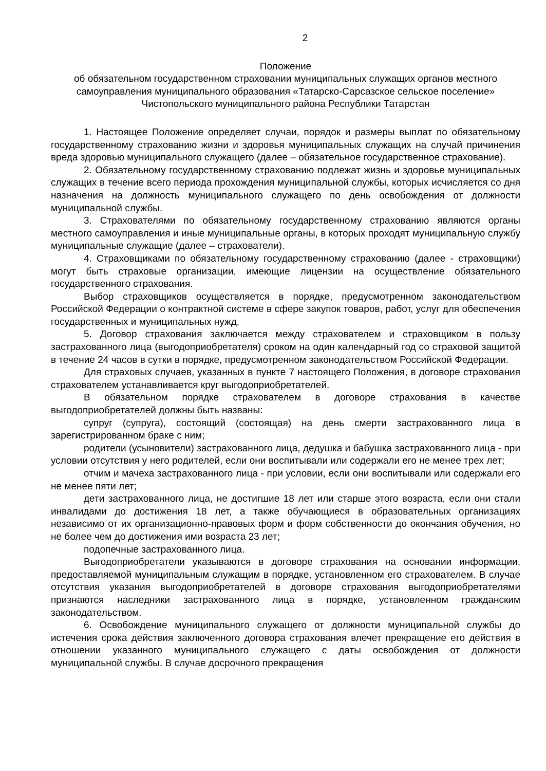2
Положение
об обязательном государственном страховании муниципальных служащих органов местного самоуправления муниципального образования «Татарско-Сарсазское сельское поселение» Чистопольского муниципального района Республики Татарстан
1. Настоящее Положение определяет случаи, порядок и размеры выплат по обязательному государственному страхованию жизни и здоровья муниципальных служащих на случай причинения вреда здоровью муниципального служащего (далее – обязательное государственное страхование).
2. Обязательному государственному страхованию подлежат жизнь и здоровье муниципальных служащих в течение всего периода прохождения муниципальной службы, которых исчисляется со дня назначения на должность муниципального служащего по день освобождения от должности муниципальной службы.
3. Страхователями по обязательному государственному страхованию являются органы местного самоуправления и иные муниципальные органы, в которых проходят муниципальную службу муниципальные служащие (далее – страхователи).
4. Страховщиками по обязательному государственному страхованию (далее - страховщики) могут быть страховые организации, имеющие лицензии на осуществление обязательного государственного страхования.
Выбор страховщиков осуществляется в порядке, предусмотренном законодательством Российской Федерации о контрактной системе в сфере закупок товаров, работ, услуг для обеспечения государственных и муниципальных нужд.
5. Договор страхования заключается между страхователем и страховщиком в пользу застрахованного лица (выгодоприобретателя) сроком на один календарный год со страховой защитой в течение 24 часов в сутки в порядке, предусмотренном законодательством Российской Федерации.
Для страховых случаев, указанных в пункте 7 настоящего Положения, в договоре страхования страхователем устанавливается круг выгодоприобретателей.
В обязательном порядке страхователем в договоре страхования в качестве выгодоприобретателей должны быть названы:
супруг (супруга), состоящий (состоящая) на день смерти застрахованного лица в зарегистрированном браке с ним;
родители (усыновители) застрахованного лица, дедушка и бабушка застрахованного лица - при условии отсутствия у него родителей, если они воспитывали или содержали его не менее трех лет;
отчим и мачеха застрахованного лица - при условии, если они воспитывали или содержали его не менее пяти лет;
дети застрахованного лица, не достигшие 18 лет или старше этого возраста, если они стали инвалидами до достижения 18 лет, а также обучающиеся в образовательных организациях независимо от их организационно-правовых форм и форм собственности до окончания обучения, но не более чем до достижения ими возраста 23 лет;
подопечные застрахованного лица.
Выгодоприобретатели указываются в договоре страхования на основании информации, предоставляемой муниципальным служащим в порядке, установленном его страхователем. В случае отсутствия указания выгодоприобретателей в договоре страхования выгодоприобретателями признаются наследники застрахованного лица в порядке, установленном гражданским законодательством.
6. Освобождение муниципального служащего от должности муниципальной службы до истечения срока действия заключенного договора страхования влечет прекращение его действия в отношении указанного муниципального служащего с даты освобождения от должности муниципальной службы. В случае досрочного прекращения